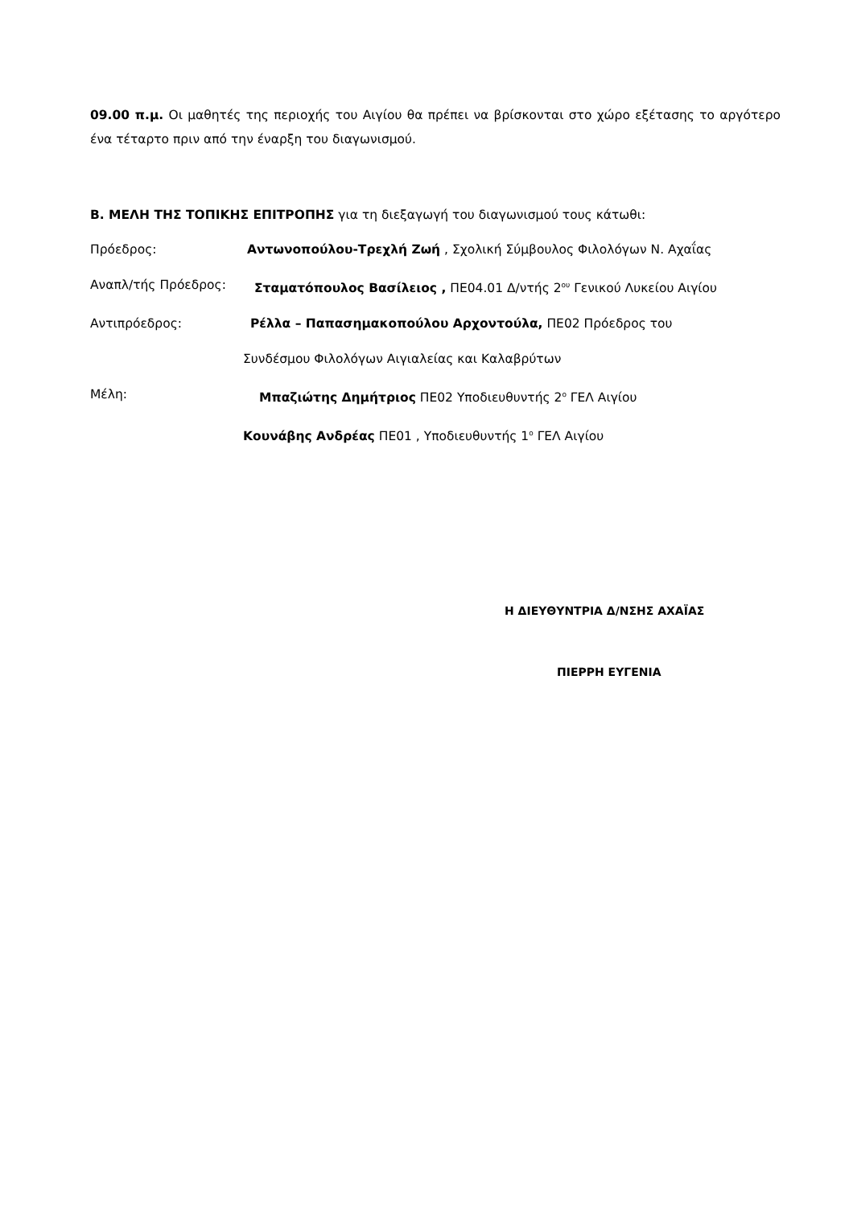09.00 π.μ. Οι μαθητές της περιοχής του Αιγίου θα πρέπει να βρίσκονται στο χώρο εξέτασης το αργότερο ένα τέταρτο πριν από την έναρξη του διαγωνισμού.
Β. ΜΕΛΗ ΤΗΣ ΤΟΠΙΚΗΣ ΕΠΙΤΡΟΠΗΣ για τη διεξαγωγή του διαγωνισμού τους κάτωθι:
Πρόεδρος: Αντωνοπούλου-Τρεχλή Ζωή , Σχολική Σύμβουλος Φιλολόγων Ν. Αχαΐας
Αναπλ/τής Πρόεδρος: Σταματόπουλος Βασίλειος , ΠΕ04.01 Δ/ντής 2<sup>ου</sup> Γενικού Λυκείου Αιγίου
Αντιπρόεδρος: Ρέλλα – Παπασημακοπούλου Αρχοντούλα, ΠΕ02 Πρόεδρος του
Συνδέσμου Φιλολόγων Αιγιαλείας και Καλαβρύτων
Μέλη: Μπαζιώτης Δημήτριος ΠΕ02 Υποδιευθυντής 2<sup>ο</sup> ΓΕΛ Αιγίου
Κουνάβης Ανδρέας ΠΕ01 , Υποδιευθυντής 1<sup>ο</sup> ΓΕΛ Αιγίου
Η ΔΙΕΥΘΥΝΤΡΙΑ Δ/ΝΣΗΣ ΑΧΑΪΑΣ
ΠΙΕΡΡΗ ΕΥΓΕΝΙΑ